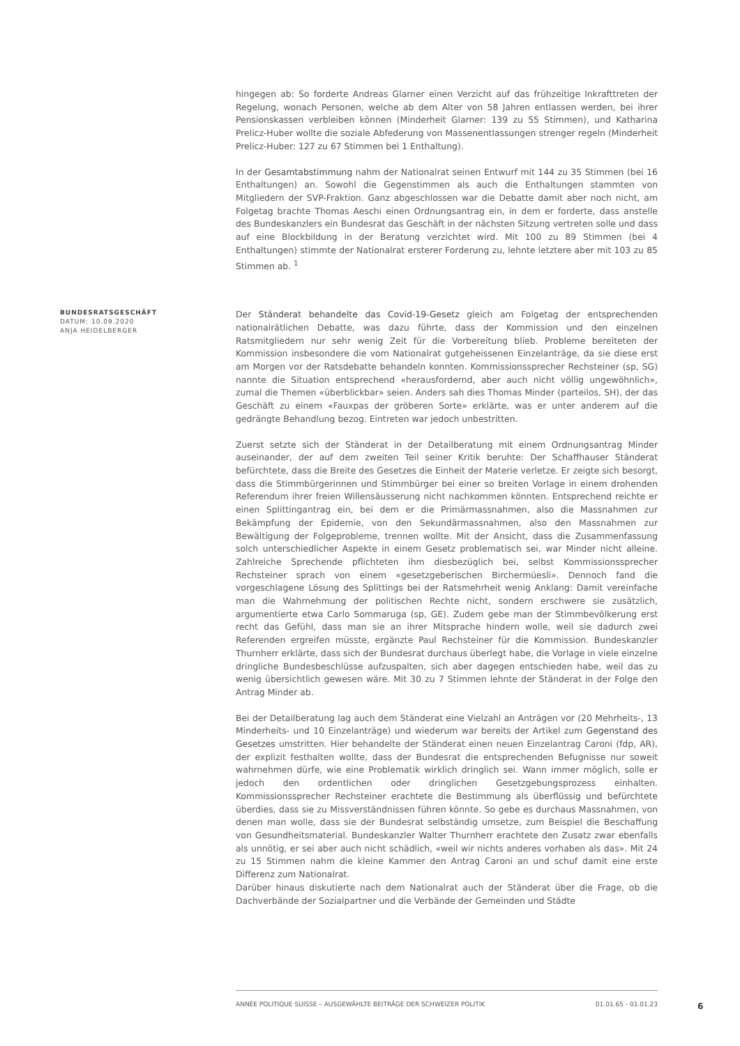hingegen ab: So forderte Andreas Glarner einen Verzicht auf das frühzeitige Inkrafttreten der Regelung, wonach Personen, welche ab dem Alter von 58 Jahren entlassen werden, bei ihrer Pensionskassen verbleiben können (Minderheit Glarner: 139 zu 55 Stimmen), und Katharina Prelicz-Huber wollte die soziale Abfederung von Massenentlassungen strenger regeln (Minderheit Prelicz-Huber: 127 zu 67 Stimmen bei 1 Enthaltung).
In der Gesamtabstimmung nahm der Nationalrat seinen Entwurf mit 144 zu 35 Stimmen (bei 16 Enthaltungen) an. Sowohl die Gegenstimmen als auch die Enthaltungen stammten von Mitgliedern der SVP-Fraktion. Ganz abgeschlossen war die Debatte damit aber noch nicht, am Folgetag brachte Thomas Aeschi einen Ordnungsantrag ein, in dem er forderte, dass anstelle des Bundeskanzlers ein Bundesrat das Geschäft in der nächsten Sitzung vertreten solle und dass auf eine Blockbildung in der Beratung verzichtet wird. Mit 100 zu 89 Stimmen (bei 4 Enthaltungen) stimmte der Nationalrat ersterer Forderung zu, lehnte letztere aber mit 103 zu 85 Stimmen ab. <sup>1</sup>
BUNDESRATSGESCHÄFT
DATUM: 10.09.2020
ANJA HEIDELBERGER
Der Ständerat behandelte das Covid-19-Gesetz gleich am Folgetag der entsprechenden nationalrätlichen Debatte, was dazu führte, dass der Kommission und den einzelnen Ratsmitgliedern nur sehr wenig Zeit für die Vorbereitung blieb. Probleme bereiteten der Kommission insbesondere die vom Nationalrat gutgeheissenen Einzelanträge, da sie diese erst am Morgen vor der Ratsdebatte behandeln konnten. Kommissionssprecher Rechsteiner (sp, SG) nannte die Situation entsprechend «herausfordernd, aber auch nicht völlig ungewöhnlich», zumal die Themen «überblickbar» seien. Anders sah dies Thomas Minder (parteilos, SH), der das Geschäft zu einem «Fauxpas der gröberen Sorte» erklärte, was er unter anderem auf die gedrängte Behandlung bezog. Eintreten war jedoch unbestritten.
Zuerst setzte sich der Ständerat in der Detailberatung mit einem Ordnungsantrag Minder auseinander, der auf dem zweiten Teil seiner Kritik beruhte: Der Schaffhauser Ständerat befürchtete, dass die Breite des Gesetzes die Einheit der Materie verletze. Er zeigte sich besorgt, dass die Stimmbürgerinnen und Stimmbürger bei einer so breiten Vorlage in einem drohenden Referendum ihrer freien Willensäusserung nicht nachkommen könnten. Entsprechend reichte er einen Splittingantrag ein, bei dem er die Primärmassnahmen, also die Massnahmen zur Bekämpfung der Epidemie, von den Sekundärmassnahmen, also den Massnahmen zur Bewältigung der Folgeprobleme, trennen wollte. Mit der Ansicht, dass die Zusammenfassung solch unterschiedlicher Aspekte in einem Gesetz problematisch sei, war Minder nicht alleine. Zahlreiche Sprechende pflichteten ihm diesbezüglich bei, selbst Kommissionssprecher Rechsteiner sprach von einem «gesetzgeberischen Birchermüesli». Dennoch fand die vorgeschlagene Lösung des Splittings bei der Ratsmehrheit wenig Anklang: Damit vereinfache man die Wahrnehmung der politischen Rechte nicht, sondern erschwere sie zusätzlich, argumentierte etwa Carlo Sommaruga (sp, GE). Zudem gebe man der Stimmbevölkerung erst recht das Gefühl, dass man sie an ihrer Mitsprache hindern wolle, weil sie dadurch zwei Referenden ergreifen müsste, ergänzte Paul Rechsteiner für die Kommission. Bundeskanzler Thurnherr erklärte, dass sich der Bundesrat durchaus überlegt habe, die Vorlage in viele einzelne dringliche Bundesbeschlüsse aufzuspalten, sich aber dagegen entschieden habe, weil das zu wenig übersichtlich gewesen wäre. Mit 30 zu 7 Stimmen lehnte der Ständerat in der Folge den Antrag Minder ab.
Bei der Detailberatung lag auch dem Ständerat eine Vielzahl an Anträgen vor (20 Mehrheits-, 13 Minderheits- und 10 Einzelanträge) und wiederum war bereits der Artikel zum Gegenstand des Gesetzes umstritten. Hier behandelte der Ständerat einen neuen Einzelantrag Caroni (fdp, AR), der explizit festhalten wollte, dass der Bundesrat die entsprechenden Befugnisse nur soweit wahrnehmen dürfe, wie eine Problematik wirklich dringlich sei. Wann immer möglich, solle er jedoch den ordentlichen oder dringlichen Gesetzgebungsprozess einhalten. Kommissionssprecher Rechsteiner erachtete die Bestimmung als überflüssig und befürchtete überdies, dass sie zu Missverständnissen führen könnte. So gebe es durchaus Massnahmen, von denen man wolle, dass sie der Bundesrat selbständig umsetze, zum Beispiel die Beschaffung von Gesundheitsmaterial. Bundeskanzler Walter Thurnherr erachtete den Zusatz zwar ebenfalls als unnötig, er sei aber auch nicht schädlich, «weil wir nichts anderes vorhaben als das». Mit 24 zu 15 Stimmen nahm die kleine Kammer den Antrag Caroni an und schuf damit eine erste Differenz zum Nationalrat.
Darüber hinaus diskutierte nach dem Nationalrat auch der Ständerat über die Frage, ob die Dachverbände der Sozialpartner und die Verbände der Gemeinden und Städte
ANNÉE POLITIQUE SUISSE – AUSGEWÄHLTE BEITRÄGE DER SCHWEIZER POLITIK 01.01.65 - 01.01.23
6